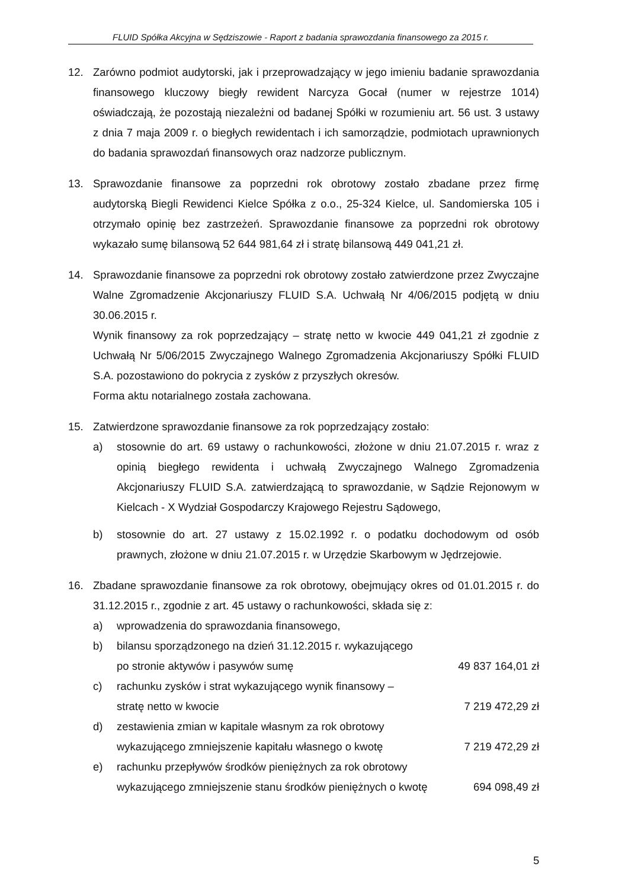FLUID Spółka Akcyjna w Sędziszowie - Raport z badania sprawozdania finansowego za 2015 r.
12. Zarówno podmiot audytorski, jak i przeprowadzający w jego imieniu badanie sprawozdania finansowego kluczowy biegły rewident Narcyza Gocał (numer w rejestrze 1014) oświadczają, że pozostają niezależni od badanej Spółki w rozumieniu art. 56 ust. 3 ustawy z dnia 7 maja 2009 r. o biegłych rewidentach i ich samorządzie, podmiotach uprawnionych do badania sprawozdań finansowych oraz nadzorze publicznym.
13. Sprawozdanie finansowe za poprzedni rok obrotowy zostało zbadane przez firmę audytorską Biegli Rewidenci Kielce Spółka z o.o., 25-324 Kielce, ul. Sandomierska 105 i otrzymało opinię bez zastrzeżeń. Sprawozdanie finansowe za poprzedni rok obrotowy wykazało sumę bilansową 52 644 981,64 zł i stratę bilansową 449 041,21 zł.
14. Sprawozdanie finansowe za poprzedni rok obrotowy zostało zatwierdzone przez Zwyczajne Walne Zgromadzenie Akcjonariuszy FLUID S.A. Uchwałą Nr 4/06/2015 podjętą w dniu 30.06.2015 r.
Wynik finansowy za rok poprzedzający – stratę netto w kwocie 449 041,21 zł zgodnie z Uchwałą Nr 5/06/2015 Zwyczajnego Walnego Zgromadzenia Akcjonariuszy Spółki FLUID S.A. pozostawiono do pokrycia z zysków z przyszłych okresów.
Forma aktu notarialnego została zachowana.
15. Zatwierdzone sprawozdanie finansowe za rok poprzedzający zostało:
a) stosownie do art. 69 ustawy o rachunkowości, złożone w dniu 21.07.2015 r. wraz z opinią biegłego rewidenta i uchwałą Zwyczajnego Walnego Zgromadzenia Akcjonariuszy FLUID S.A. zatwierdzającą to sprawozdanie, w Sądzie Rejonowym w Kielcach - X Wydział Gospodarczy Krajowego Rejestru Sądowego,
b) stosownie do art. 27 ustawy z 15.02.1992 r. o podatku dochodowym od osób prawnych, złożone w dniu 21.07.2015 r. w Urzędzie Skarbowym w Jędrzejowie.
16. Zbadane sprawozdanie finansowe za rok obrotowy, obejmujący okres od 01.01.2015 r. do 31.12.2015 r., zgodnie z art. 45 ustawy o rachunkowości, składa się z:
a) wprowadzenia do sprawozdania finansowego,
b) bilansu sporządzonego na dzień 31.12.2015 r. wykazującego
po stronie aktywów i pasywów sumę 49 837 164,01 zł
c) rachunku zysków i strat wykazującego wynik finansowy –
stratę netto w kwocie 7 219 472,29 zł
d) zestawienia zmian w kapitale własnym za rok obrotowy
wykazującego zmniejszenie kapitału własnego o kwotę 7 219 472,29 zł
e) rachunku przepływów środków pieniężnych za rok obrotowy
wykazującego zmniejszenie stanu środków pieniężnych o kwotę 694 098,49 zł
5